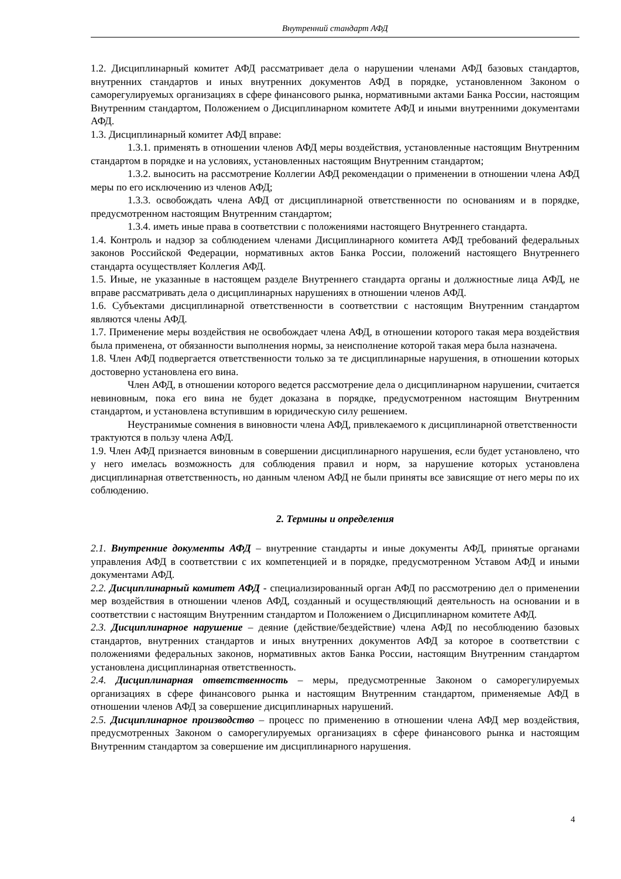Внутренний стандарт АФД
1.2. Дисциплинарный комитет АФД рассматривает дела о нарушении членами АФД базовых стандартов, внутренних стандартов и иных внутренних документов АФД в порядке, установленном Законом о саморегулируемых организациях в сфере финансового рынка, нормативными актами Банка России, настоящим Внутренним стандартом, Положением о Дисциплинарном комитете АФД и иными внутренними документами АФД.
1.3. Дисциплинарный комитет АФД вправе:
1.3.1. применять в отношении членов АФД меры воздействия, установленные настоящим Внутренним стандартом в порядке и на условиях, установленных настоящим Внутренним стандартом;
1.3.2. выносить на рассмотрение Коллегии АФД рекомендации о применении в отношении члена АФД меры по его исключению из членов АФД;
1.3.3. освобождать члена АФД от дисциплинарной ответственности по основаниям и в порядке, предусмотренном настоящим Внутренним стандартом;
1.3.4. иметь иные права в соответствии с положениями настоящего Внутреннего стандарта.
1.4. Контроль и надзор за соблюдением членами Дисциплинарного комитета АФД требований федеральных законов Российской Федерации, нормативных актов Банка России, положений настоящего Внутреннего стандарта осуществляет Коллегия АФД.
1.5. Иные, не указанные в настоящем разделе Внутреннего стандарта органы и должностные лица АФД, не вправе рассматривать дела о дисциплинарных нарушениях в отношении членов АФД.
1.6. Субъектами дисциплинарной ответственности в соответствии с настоящим Внутренним стандартом являются члены АФД.
1.7. Применение меры воздействия не освобождает члена АФД, в отношении которого такая мера воздействия была применена, от обязанности выполнения нормы, за неисполнение которой такая мера была назначена.
1.8. Член АФД подвергается ответственности только за те дисциплинарные нарушения, в отношении которых достоверно установлена его вина.
Член АФД, в отношении которого ведется рассмотрение дела о дисциплинарном нарушении, считается невиновным, пока его вина не будет доказана в порядке, предусмотренном настоящим Внутренним стандартом, и установлена вступившим в юридическую силу решением.
Неустранимые сомнения в виновности члена АФД, привлекаемого к дисциплинарной ответственности трактуются в пользу члена АФД.
1.9. Член АФД признается виновным в совершении дисциплинарного нарушения, если будет установлено, что у него имелась возможность для соблюдения правил и норм, за нарушение которых установлена дисциплинарная ответственность, но данным членом АФД не были приняты все зависящие от него меры по их соблюдению.
2. Термины и определения
2.1. Внутренние документы АФД – внутренние стандарты и иные документы АФД, принятые органами управления АФД в соответствии с их компетенцией и в порядке, предусмотренном Уставом АФД и иными документами АФД.
2.2. Дисциплинарный комитет АФД - специализированный орган АФД по рассмотрению дел о применении мер воздействия в отношении членов АФД, созданный и осуществляющий деятельность на основании и в соответствии с настоящим Внутренним стандартом и Положением о Дисциплинарном комитете АФД.
2.3. Дисциплинарное нарушение – деяние (действие/бездействие) члена АФД по несоблюдению базовых стандартов, внутренних стандартов и иных внутренних документов АФД за которое в соответствии с положениями федеральных законов, нормативных актов Банка России, настоящим Внутренним стандартом установлена дисциплинарная ответственность.
2.4. Дисциплинарная ответственность – меры, предусмотренные Законом о саморегулируемых организациях в сфере финансового рынка и настоящим Внутренним стандартом, применяемые АФД в отношении членов АФД за совершение дисциплинарных нарушений.
2.5. Дисциплинарное производство – процесс по применению в отношении члена АФД мер воздействия, предусмотренных Законом о саморегулируемых организациях в сфере финансового рынка и настоящим Внутренним стандартом за совершение им дисциплинарного нарушения.
4